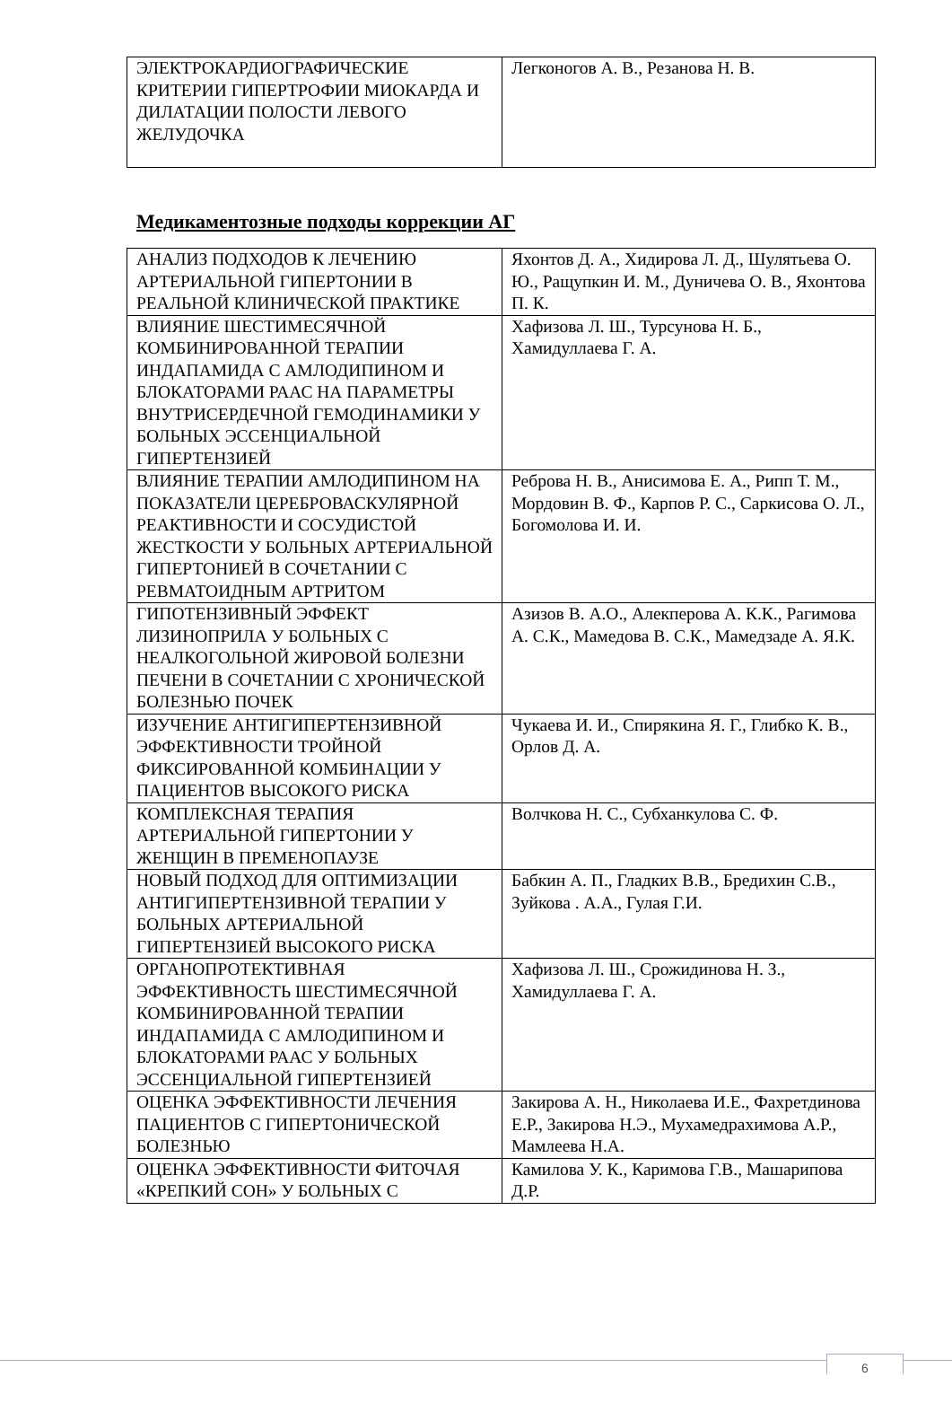| ЭЛЕКТРОКАРДИОГРАФИЧЕСКИЕ КРИТЕРИИ ГИПЕРТРОФИИ МИОКАРДА И ДИЛАТАЦИИ ПОЛОСТИ ЛЕВОГО ЖЕЛУДОЧКА | Легконогов А. В., Резанова Н. В. |
Медикаментозные подходы коррекции АГ
| АНАЛИЗ ПОДХОДОВ К ЛЕЧЕНИЮ АРТЕРИАЛЬНОЙ ГИПЕРТОНИИ В РЕАЛЬНОЙ КЛИНИЧЕСКОЙ ПРАКТИКЕ | Яхонтов Д. А., Хидирова Л. Д., Шулятьева О. Ю., Ращупкин И. М., Дуничева О. В., Яхонтова П. К. |
| ВЛИЯНИЕ ШЕСТИМЕСЯЧНОЙ КОМБИНИРОВАННОЙ ТЕРАПИИ ИНДАПАМИДА С АМЛОДИПИНОМ И БЛОКАТОРАМИ РААС НА ПАРАМЕТРЫ ВНУТРИСЕРДЕЧНОЙ ГЕМОДИНАМИКИ У БОЛЬНЫХ ЭССЕНЦИАЛЬНОЙ ГИПЕРТЕНЗИЕЙ | Хафизова Л. Ш., Турсунова Н. Б., Хамидуллаева Г. А. |
| ВЛИЯНИЕ ТЕРАПИИ АМЛОДИПИНОМ НА ПОКАЗАТЕЛИ ЦЕРЕБРОВАСКУЛЯРНОЙ РЕАКТИВНОСТИ И СОСУДИСТОЙ ЖЕСТКОСТИ У БОЛЬНЫХ АРТЕРИАЛЬНОЙ ГИПЕРТОНИЕЙ В СОЧЕТАНИИ С РЕВМАТОИДНЫМ АРТРИТОМ | Реброва Н. В., Анисимова Е. А., Рипп Т. М., Мордовин В. Ф., Карпов Р. С., Саркисова О. Л., Богомолова И. И. |
| ГИПОТЕНЗИВНЫЙ ЭФФЕКТ ЛИЗИНОПРИЛА У БОЛЬНЫХ С НЕАЛКОГОЛЬНОЙ ЖИРОВОЙ БОЛЕЗНИ ПЕЧЕНИ В СОЧЕТАНИИ С ХРОНИЧЕСКОЙ БОЛЕЗНЬЮ ПОЧЕК | Азизов В. А.О., Алекперова А. К.К., Рагимова А. С.К., Мамедова В. С.К., Мамедзаде А. Я.К. |
| ИЗУЧЕНИЕ АНТИГИПЕРТЕНЗИВНОЙ ЭФФЕКТИВНОСТИ ТРОЙНОЙ ФИКСИРОВАННОЙ КОМБИНАЦИИ У ПАЦИЕНТОВ ВЫСОКОГО РИСКА | Чукаева И. И., Спирякина Я. Г., Глибко К. В., Орлов Д. А. |
| КОМПЛЕКСНАЯ ТЕРАПИЯ АРТЕРИАЛЬНОЙ ГИПЕРТОНИИ У ЖЕНЩИН В ПРЕМЕНОПАУЗЕ | Волчкова Н. С., Субханкулова С. Ф. |
| НОВЫЙ ПОДХОД ДЛЯ ОПТИМИЗАЦИИ АНТИГИПЕРТЕНЗИВНОЙ ТЕРАПИИ У БОЛЬНЫХ АРТЕРИАЛЬНОЙ ГИПЕРТЕНЗИЕЙ ВЫСОКОГО РИСКА | Бабкин А. П., Гладких В.В., Бредихин С.В., Зуйкова . А.А., Гулая Г.И. |
| ОРГАНОПРОТЕКТИВНАЯ ЭФФЕКТИВНОСТЬ ШЕСТИМЕСЯЧНОЙ КОМБИНИРОВАННОЙ ТЕРАПИИ ИНДАПАМИДА С АМЛОДИПИНОМ И БЛОКАТОРАМИ РААС У БОЛЬНЫХ ЭССЕНЦИАЛЬНОЙ ГИПЕРТЕНЗИЕЙ | Хафизова Л. Ш., Срожидинова Н. З., Хамидуллаева Г. А. |
| ОЦЕНКА ЭФФЕКТИВНОСТИ ЛЕЧЕНИЯ ПАЦИЕНТОВ С ГИПЕРТОНИЧЕСКОЙ БОЛЕЗНЬЮ | Закирова А. Н., Николаева И.Е., Фахретдинова Е.Р., Закирова Н.Э., Мухамедрахимова А.Р., Мамлеева Н.А. |
| ОЦЕНКА ЭФФЕКТИВНОСТИ ФИТОЧАЯ «КРЕПКИЙ СОН» У БОЛЬНЫХ С | Камилова У. К., Каримова Г.В., Машарипова Д.Р. |
6